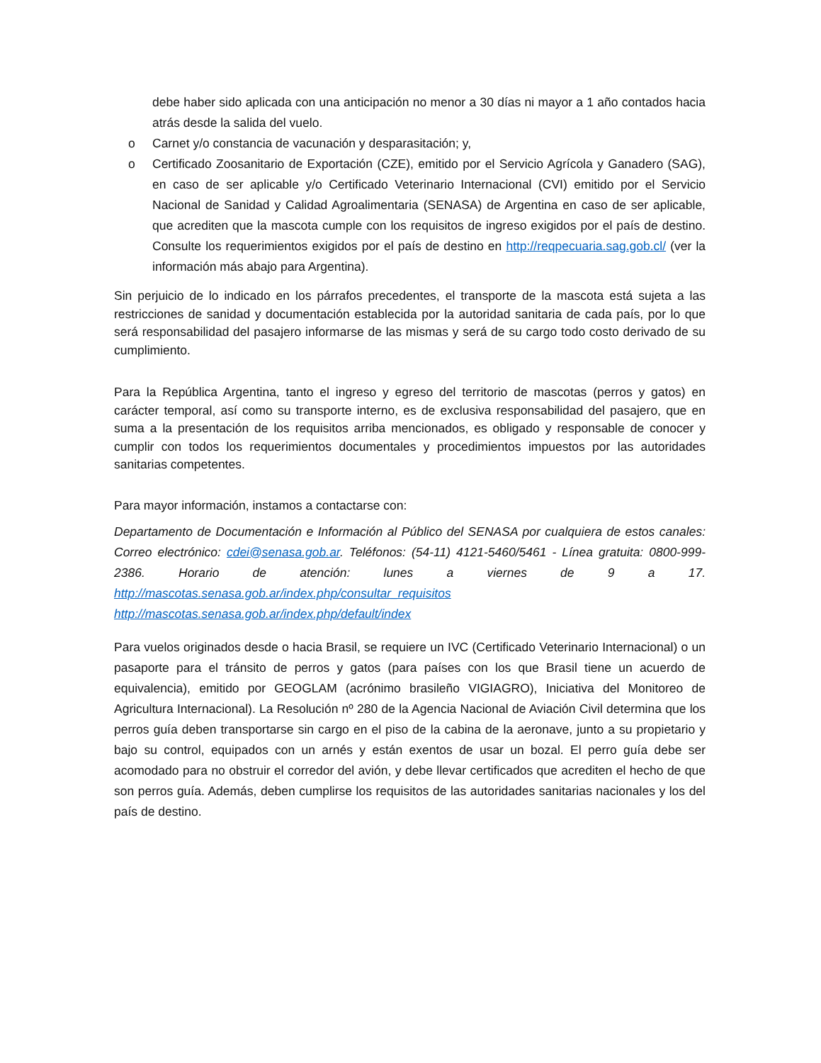debe haber sido aplicada con una anticipación no menor a 30 días ni mayor a 1 año contados hacia atrás desde la salida del vuelo.
o Carnet y/o constancia de vacunación y desparasitación; y,
o Certificado Zoosanitario de Exportación (CZE), emitido por el Servicio Agrícola y Ganadero (SAG), en caso de ser aplicable y/o Certificado Veterinario Internacional (CVI) emitido por el Servicio Nacional de Sanidad y Calidad Agroalimentaria (SENASA) de Argentina en caso de ser aplicable, que acrediten que la mascota cumple con los requisitos de ingreso exigidos por el país de destino. Consulte los requerimientos exigidos por el país de destino en http://reqpecuaria.sag.gob.cl/ (ver la información más abajo para Argentina).
Sin perjuicio de lo indicado en los párrafos precedentes, el transporte de la mascota está sujeta a las restricciones de sanidad y documentación establecida por la autoridad sanitaria de cada país, por lo que será responsabilidad del pasajero informarse de las mismas y será de su cargo todo costo derivado de su cumplimiento.
Para la República Argentina, tanto el ingreso y egreso del territorio de mascotas (perros y gatos) en carácter temporal, así como su transporte interno, es de exclusiva responsabilidad del pasajero, que en suma a la presentación de los requisitos arriba mencionados, es obligado y responsable de conocer y cumplir con todos los requerimientos documentales y procedimientos impuestos por las autoridades sanitarias competentes.
Para mayor información, instamos a contactarse con:
Departamento de Documentación e Información al Público del SENASA por cualquiera de estos canales: Correo electrónico: cdei@senasa.gob.ar. Teléfonos: (54-11) 4121-5460/5461 - Línea gratuita: 0800-999-2386. Horario de atención: lunes a viernes de 9 a 17. http://mascotas.senasa.gob.ar/index.php/consultar_requisitos
http://mascotas.senasa.gob.ar/index.php/default/index
Para vuelos originados desde o hacia Brasil, se requiere un IVC (Certificado Veterinario Internacional) o un pasaporte para el tránsito de perros y gatos (para países con los que Brasil tiene un acuerdo de equivalencia), emitido por GEOGLAM (acrónimo brasileño VIGIAGRO), Iniciativa del Monitoreo de Agricultura Internacional). La Resolución nº 280 de la Agencia Nacional de Aviación Civil determina que los perros guía deben transportarse sin cargo en el piso de la cabina de la aeronave, junto a su propietario y bajo su control, equipados con un arnés y están exentos de usar un bozal. El perro guía debe ser acomodado para no obstruir el corredor del avión, y debe llevar certificados que acrediten el hecho de que son perros guía. Además, deben cumplirse los requisitos de las autoridades sanitarias nacionales y los del país de destino.